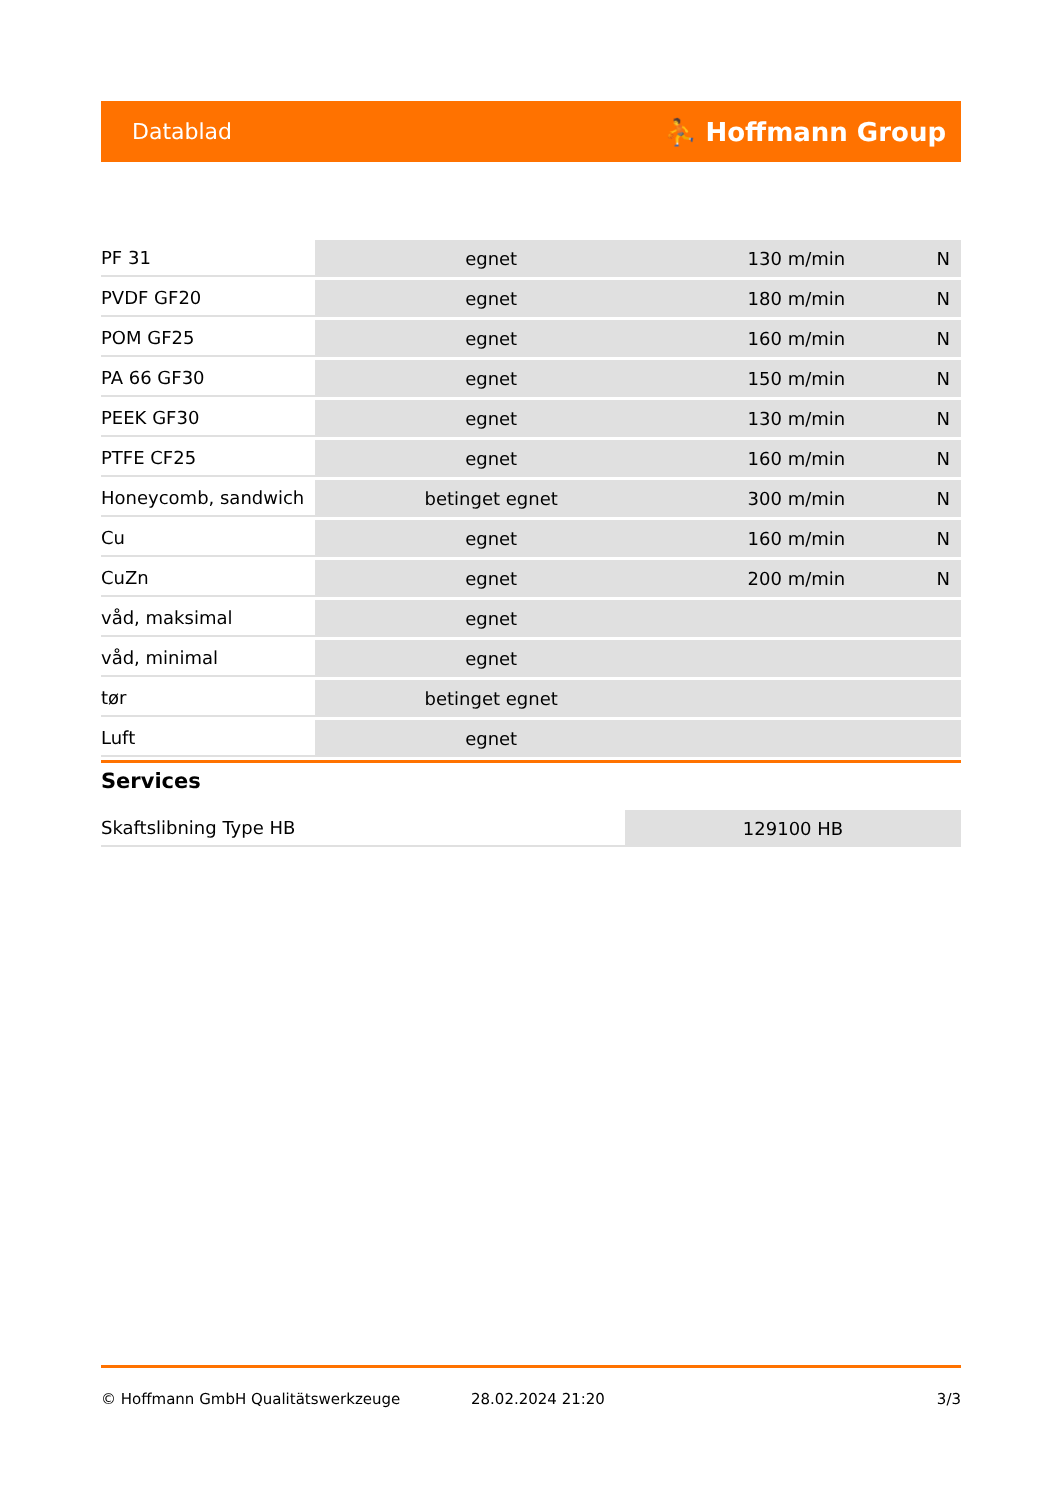Datablad ⛹ Hoffmann Group
| PF 31 | egnet | 130 m/min | N |
| PVDF GF20 | egnet | 180 m/min | N |
| POM GF25 | egnet | 160 m/min | N |
| PA 66 GF30 | egnet | 150 m/min | N |
| PEEK GF30 | egnet | 130 m/min | N |
| PTFE CF25 | egnet | 160 m/min | N |
| Honeycomb, sandwich | betinget egnet | 300 m/min | N |
| Cu | egnet | 160 m/min | N |
| CuZn | egnet | 200 m/min | N |
| våd, maksimal | egnet | | |
| våd, minimal | egnet | | |
| tør | betinget egnet | | |
| Luft | egnet | | |
Services
| Skaftslibning Type HB | 129100 HB |
© Hoffmann GmbH Qualitätswerkzeuge 28.02.2024 21:20 3/3